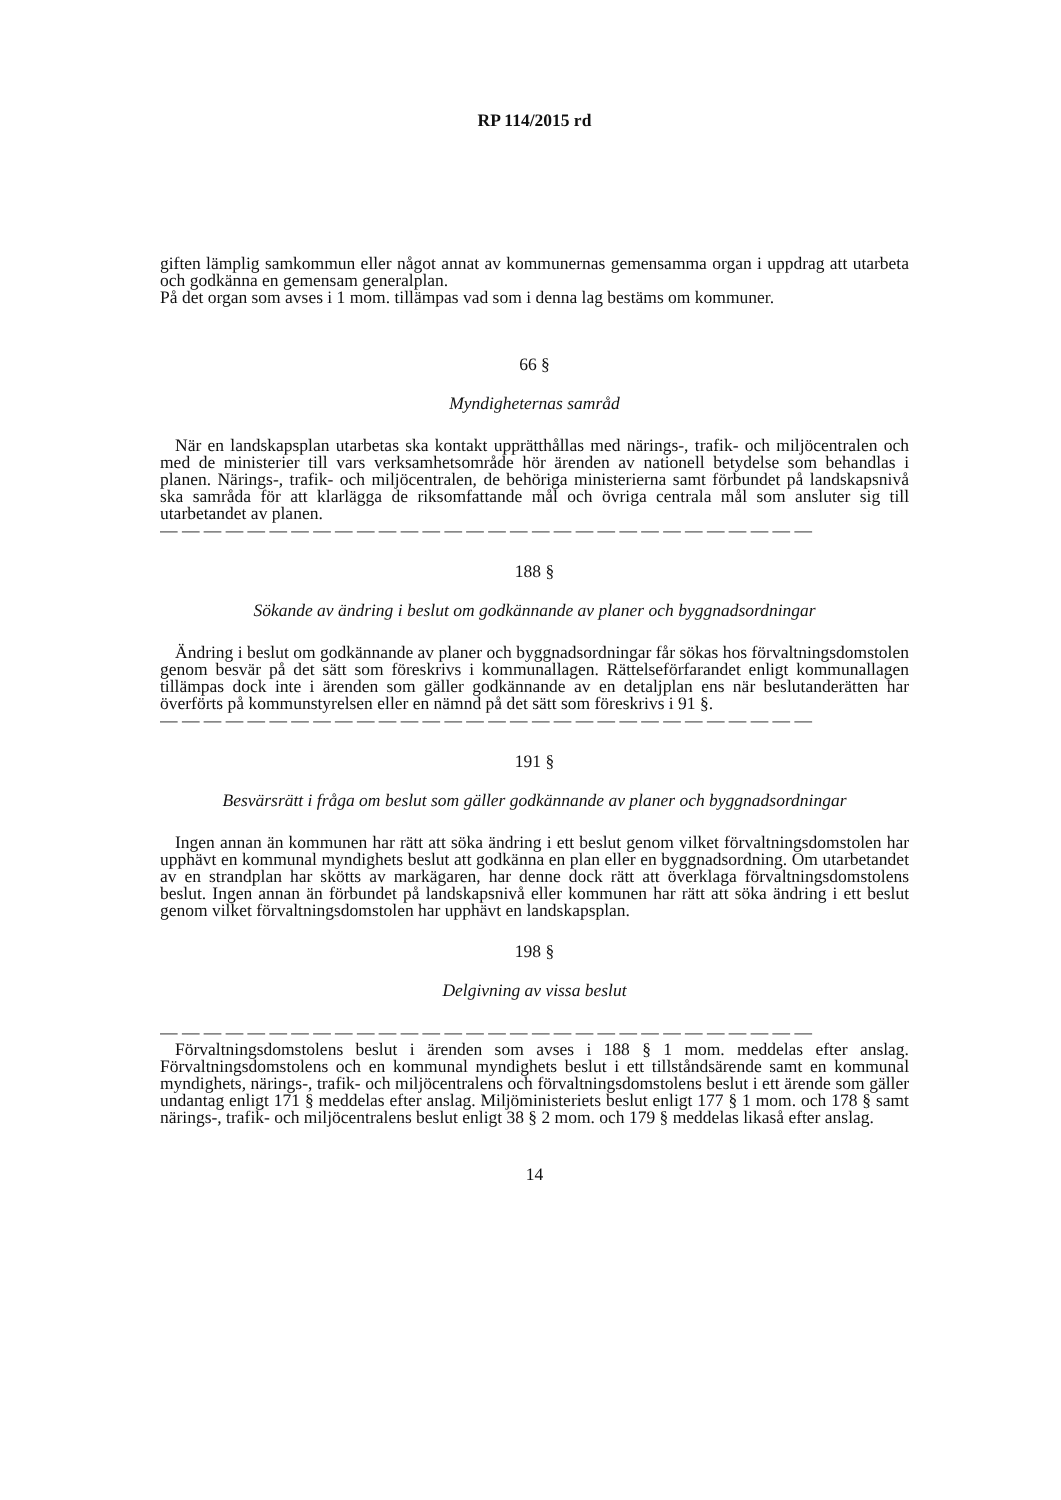RP 114/2015 rd
giften lämplig samkommun eller något annat av kommunernas gemensamma organ i uppdrag att utarbeta och godkänna en gemensam generalplan.
På det organ som avses i 1 mom. tillämpas vad som i denna lag bestäms om kommuner.
66 §
Myndigheternas samråd
När en landskapsplan utarbetas ska kontakt upprätthållas med närings-, trafik- och miljöcentralen och med de ministerier till vars verksamhetsområde hör ärenden av nationell betydelse som behandlas i planen. Närings-, trafik- och miljöcentralen, de behöriga ministerierna samt förbundet på landskapsnivå ska samråda för att klarlägga de riksomfattande mål och övriga centrala mål som ansluter sig till utarbetandet av planen.
— — — — — — — — — — — — — — — — — — — — — — — — — — — — — —
188 §
Sökande av ändring i beslut om godkännande av planer och byggnadsordningar
Ändring i beslut om godkännande av planer och byggnadsordningar får sökas hos förvaltningsdomstolen genom besvär på det sätt som föreskrivs i kommunallagen. Rättelseförfarandet enligt kommunallagen tillämpas dock inte i ärenden som gäller godkännande av en detaljplan ens när beslutanderätten har överförts på kommunstyrelsen eller en nämnd på det sätt som föreskrivs i 91 §.
— — — — — — — — — — — — — — — — — — — — — — — — — — — — — —
191 §
Besvärsrätt i fråga om beslut som gäller godkännande av planer och byggnadsordningar
Ingen annan än kommunen har rätt att söka ändring i ett beslut genom vilket förvaltningsdomstolen har upphävt en kommunal myndighets beslut att godkänna en plan eller en byggnadsordning. Om utarbetandet av en strandplan har skötts av markägaren, har denne dock rätt att överklaga förvaltningsdomstolens beslut. Ingen annan än förbundet på landskapsnivå eller kommunen har rätt att söka ändring i ett beslut genom vilket förvaltningsdomstolen har upphävt en landskapsplan.
198 §
Delgivning av vissa beslut
— — — — — — — — — — — — — — — — — — — — — — — — — — — — — —
Förvaltningsdomstolens beslut i ärenden som avses i 188 § 1 mom. meddelas efter anslag. Förvaltningsdomstolens och en kommunal myndighets beslut i ett tillståndsärende samt en kommunal myndighets, närings-, trafik- och miljöcentralens och förvaltningsdomstolens beslut i ett ärende som gäller undantag enligt 171 § meddelas efter anslag. Miljöministeriets beslut enligt 177 § 1 mom. och 178 § samt närings-, trafik- och miljöcentralens beslut enligt 38 § 2 mom. och 179 § meddelas likaså efter anslag.
14